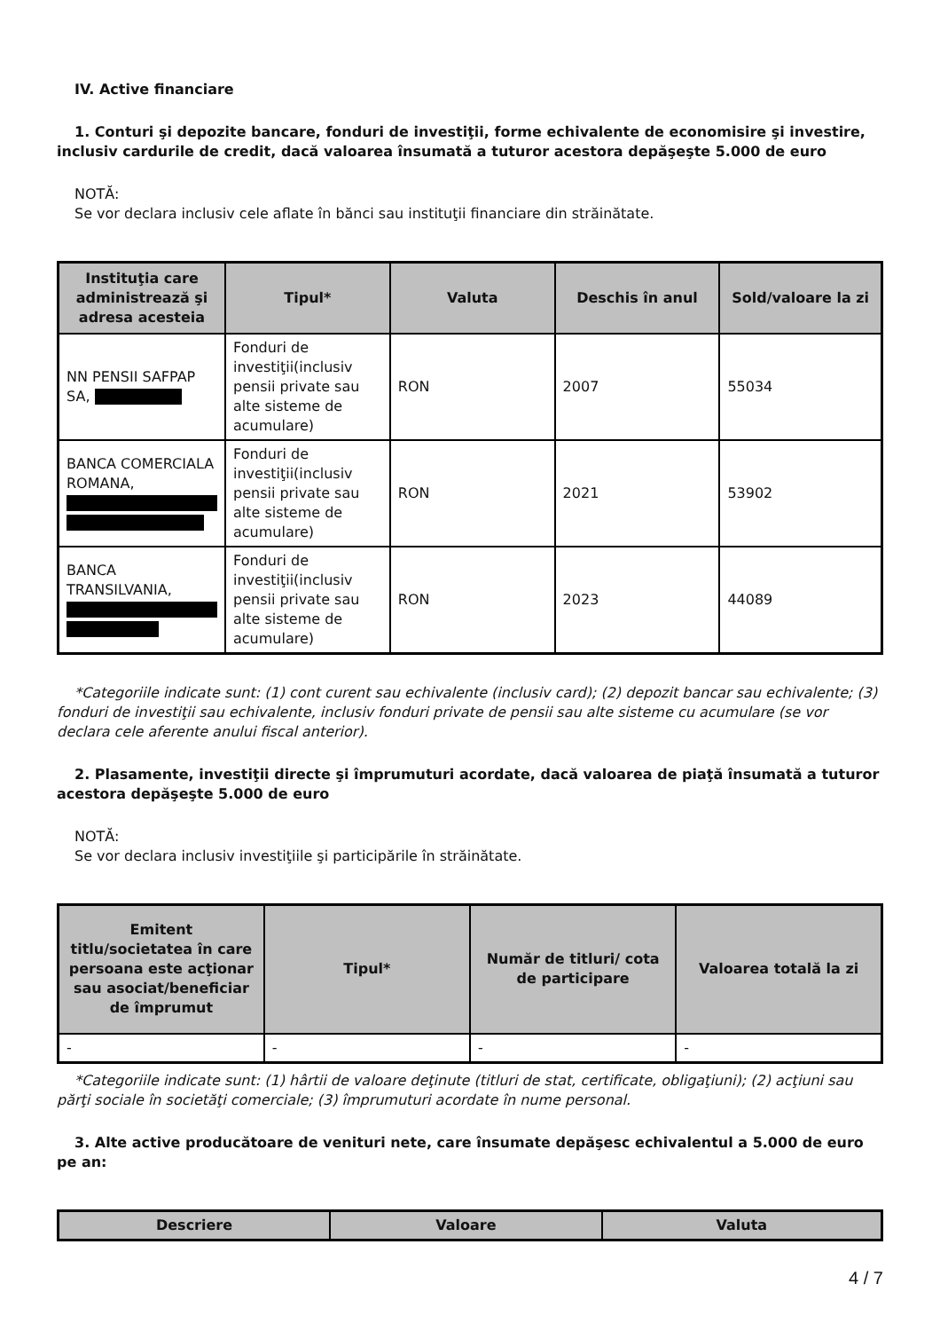IV. Active financiare
1. Conturi şi depozite bancare, fonduri de investiţii, forme echivalente de economisire şi investire, inclusiv cardurile de credit, dacă valoarea însumată a tuturor acestora depăşeşte 5.000 de euro
NOTĂ:
Se vor declara inclusiv cele aflate în bănci sau instituţii financiare din străinătate.
| Instituţia care administrează şi adresa acesteia | Tipul* | Valuta | Deschis în anul | Sold/valoare la zi |
| --- | --- | --- | --- | --- |
| NN PENSII SAFPAP SA, | Fonduri de investiţii(inclusiv pensii private sau alte sisteme de acumulare) | RON | 2007 | 55034 |
| BANCA COMERCIALA ROMANA, | Fonduri de investiţii(inclusiv pensii private sau alte sisteme de acumulare) | RON | 2021 | 53902 |
| BANCA TRANSILVANIA, | Fonduri de investiţii(inclusiv pensii private sau alte sisteme de acumulare) | RON | 2023 | 44089 |
*Categoriile indicate sunt: (1) cont curent sau echivalente (inclusiv card); (2) depozit bancar sau echivalente; (3) fonduri de investiţii sau echivalente, inclusiv fonduri private de pensii sau alte sisteme cu acumulare (se vor declara cele aferente anului fiscal anterior).
2. Plasamente, investiţii directe şi împrumuturi acordate, dacă valoarea de piaţă însumată a tuturor acestora depăşeşte 5.000 de euro
NOTĂ:
Se vor declara inclusiv investiţiile şi participările în străinătate.
| Emitent titlu/societatea în care persoana este acţionar sau asociat/beneficiar de împrumut | Tipul* | Număr de titluri/ cota de participare | Valoarea totală la zi |
| --- | --- | --- | --- |
| - | - | - | - |
*Categoriile indicate sunt: (1) hârtii de valoare deţinute (titluri de stat, certificate, obligaţiuni); (2) acţiuni sau părţi sociale în societăţi comerciale; (3) împrumuturi acordate în nume personal.
3. Alte active producătoare de venituri nete, care însumate depăşesc echivalentul a 5.000 de euro pe an:
| Descriere | Valoare | Valuta |
| --- | --- | --- |
4 / 7